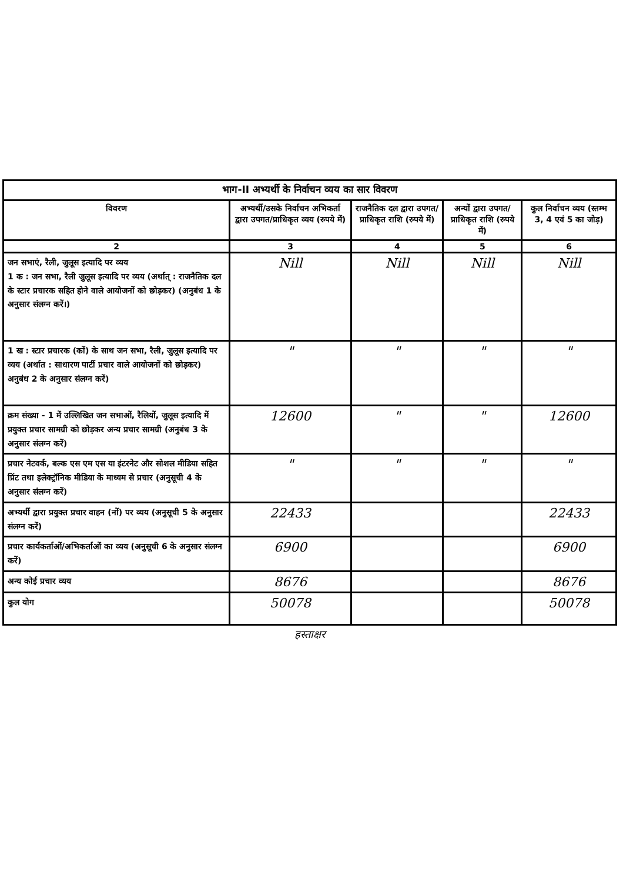| भाग-II अभ्यर्थी के निर्वाचन व्यय का सार विवरण | | | | |
| --- | --- | --- | --- | --- |
| विवरण | अभ्यर्थी/उसके निर्वाचन अभिकर्ता द्वारा उपगत/प्राधिकृत व्यय (रुपये में) | राजनैतिक दल द्वारा उपगत/प्राधिकृत राशि (रुपये में) | अन्यों द्वारा उपगत/प्राधिकृत राशि (रुपये में) | कुल निर्वाचन व्यय (स्तम्भ 3, 4 एवं 5 का जोड़) |
| 2 | 3 | 4 | 5 | 6 |
| जन सभाएं, रैली, जुलूस इत्यादि पर व्यय 1 क : जन सभा, रैली जुलूस इत्यादि पर व्यय (अर्थात् : राजनैतिक दल के स्टार प्रचारक सहित होने वाले आयोजनों को छोड़कर) (अनुबंध 1 के अनुसार संलग्न करें।) | Nill | Nill | Nill | Nill |
| 1 ख : स्टार प्रचारक (कों) के साथ जन सभा, रैली, जुलूस इत्यादि पर व्यय (अर्थात : साधारण पार्टी प्रचार वाले आयोजनों को छोड़कर) अनुबंध 2 के अनुसार संलग्न करें) | " | " | " | " |
| क्रम संख्या - 1 में उल्लिखित जन सभाओं, रैलियों, जुलूस इत्यादि में प्रयुक्त प्रचार सामग्री को छोड़कर अन्य प्रचार सामग्री (अनुबंध 3 के अनुसार संलग्न करें) | 12600 | " | " | 12600 |
| प्रचार नेटवर्क, बल्क एस एम एस या इंटरनेट और सोशल मीडिया सहित प्रिंट तथा इलेक्ट्रॉनिक मीडिया के माध्यम से प्रचार (अनुसूची 4 के अनुसार संलग्न करें) | " | " | " | " |
| अभ्यर्थी द्वारा प्रयुक्त प्रचार वाहन (नों) पर व्यय (अनुसूची 5 के अनुसार संलग्न करें) | 22433 | | | 22433 |
| प्रचार कार्यकर्ताओं/अभिकर्ताओं का व्यय (अनुसूची 6 के अनुसार संलग्न करें) | 6900 | | | 6900 |
| अन्य कोई प्रचार व्यय | 8676 | | | 8676 |
| कुल योग | 50078 | | | 50078 |
हस्ताक्षर